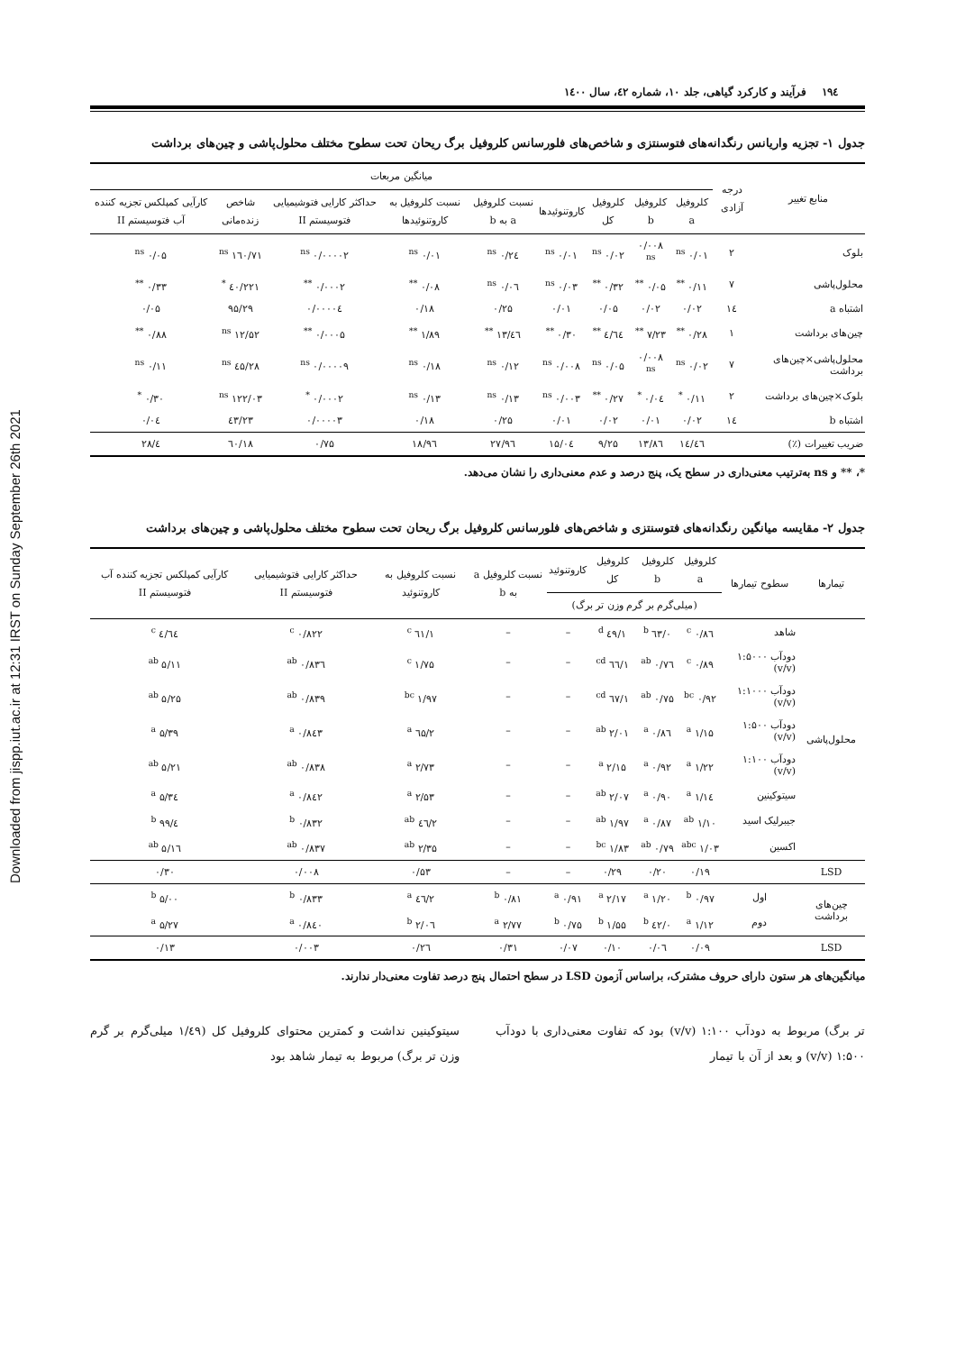Downloaded from jispp.iut.ac.ir at 12:31 IRST on Sunday September 26th 2021
۱۹٤ فرآیند و کارکرد گیاهی، جلد ۱۰، شماره ٤۲، سال ۱٤۰۰
جدول ۱- تجزیه واریانس رنگدانه‌های فتوسنتزی و شاخص‌های فلورسانس کلروفیل برگ ریحان تحت سطوح مختلف محلول‌پاشی و چین‌های برداشت
| منابع تغییر | درجه آزادی | میانگین مربعات | | | | | | | | |
| --- | --- | --- | --- | --- | --- | --- | --- | --- | --- | --- |
| | | کلروفیل a | کلروفیل b | کلروفیل کل | کاروتنوئیدها | نسبت کلروفیل a به b | نسبت کلروفیل به کاروتنوئیدها | حداکثر کارایی فتوشیمیایی فتوسیستم II | شاخص زنده‌مانی | کارآیی کمپلکس تجزیه کننده آب فتوسیستم II |
| بلوک | ۲ | ۰/۰۱ <sup>ns</sup> | ۰/۰۰۸ <sup>ns</sup> | ۰/۰۲ <sup>ns</sup> | ۰/۰۱ <sup>ns</sup> | ۰/۲٤ <sup>ns</sup> | ۰/۰۱ <sup>ns</sup> | ۰/۰۰۰۰۲ <sup>ns</sup> | ۱٦۰/۷۱ <sup>ns</sup> | ۰/۰۵ <sup>ns</sup> |
| محلول‌پاشی | ۷ | ۰/۱۱ <sup>**</sup> | ۰/۰۵ <sup>**</sup> | ۰/۳۲ <sup>**</sup> | ۰/۰۳ <sup>ns</sup> | ۰/۰٦ <sup>ns</sup> | ۰/۰۸ <sup>**</sup> | ۰/۰۰۰۲ <sup>**</sup> | ۲۲۱/٤۰ <sup>*</sup> | ۰/۳۳ <sup>**</sup> |
| اشتباه a | ۱٤ | ۰/۰۲ | ۰/۰۲ | ۰/۰۵ | ۰/۰۱ | ۰/۲۵ | ۰/۱۸ | ۰/۰۰۰۰٤ | ۹۵/۲۹ | ۰/۰۵ |
| چین‌های برداشت | ۱ | ۰/۲۸ <sup>**</sup> | ۷/۲۳ <sup>**</sup> | ٤/٦٤ <sup>**</sup> | ۰/۳۰ <sup>**</sup> | ٤٦/۱۳ <sup>**</sup> | ۱/۸۹ <sup>**</sup> | ۰/۰۰۰۵ <sup>**</sup> | ۱۲/۵۲ <sup>ns</sup> | ۰/۸۸ <sup>**</sup> |
| محلول‌پاشی×چین‌های برداشت | ۷ | ۰/۰۲ <sup>ns</sup> | ۰/۰۰۸ <sup>ns</sup> | ۰/۰۵ <sup>ns</sup> | ۰/۰۰۸ <sup>ns</sup> | ۰/۱۲ <sup>ns</sup> | ۰/۱۸ <sup>ns</sup> | ۰/۰۰۰۰۹ <sup>ns</sup> | ۲۸/٤۵ <sup>ns</sup> | ۰/۱۱ <sup>ns</sup> |
| بلوک×چین‌های برداشت | ۲ | ۰/۱۱ <sup>*</sup> | ۰/۰٤ <sup>*</sup> | ۰/۲۷ <sup>**</sup> | ۰/۰۰۳ <sup>ns</sup> | ۰/۱۳ <sup>ns</sup> | ۰/۱۳ <sup>ns</sup> | ۰/۰۰۰۲ <sup>*</sup> | ۱۲۲/۰۳ <sup>ns</sup> | ۰/۳۰ <sup>*</sup> |
| اشتباه b | ۱٤ | ۰/۰۲ | ۰/۰۱ | ۰/۰۲ | ۰/۰۱ | ۰/۲۵ | ۰/۱۸ | ۰/۰۰۰۰۳ | ٤۳/۲۳ | ۰/۰٤ |
| ضریب تغییرات (٪) | | ۱٤/٤٦ | ۱۳/۸٦ | ۹/۲۵ | ۱۵/۰٤ | ۲۷/۹٦ | ۱۸/۹٦ | ۰/۷۵ | ۱۸/٦۰ | ٤/۲۸ |
*، ** و ns به‌ترتیب معنی‌داری در سطح یک، پنج درصد و عدم معنی‌داری را نشان می‌دهد.
جدول ۲- مقایسه میانگین رنگدانه‌های فتوسنتزی و شاخص‌های فلورسانس کلروفیل برگ ریحان تحت سطوح مختلف محلول‌پاشی و چین‌های برداشت
| تیمارها | سطوح تیمارها | کلروفیل a | کلروفیل b | کلروفیل کل | کاروتنوئید | نسبت کلروفیل a به b | نسبت کلروفیل به کاروتنوئید | حداکثر کارایی فتوشیمیایی فتوسیستم II | کارآیی کمپلکس تجزیه کننده آب فتوسیستم II |
| --- | --- | --- | --- | --- | --- | --- | --- | --- | --- |
| | | (میلی‌گرم بر گرم وزن تر برگ) | | | | | | | |
| محلول‌پاشی | شاهد | ۰/۸٦ <sup>c</sup> | ۰/٦۳ <sup>b</sup> | ۱/٤۹ <sup>d</sup> | – | – | ۱/٦۱ <sup>c</sup> | ۰/۸۲۲ <sup>c</sup> | ٤/٦٤ <sup>c</sup> |
| | دودآب ۱:۵۰۰۰ (v/v) | ۰/۸۹ <sup>c</sup> | ۰/۷٦ <sup>ab</sup> | ۱/٦٦ <sup>cd</sup> | – | – | ۱/۷۵ <sup>c</sup> | ۰/۸۳٦ <sup>ab</sup> | ۵/۱۱ <sup>ab</sup> |
| | دودآب ۱:۱۰۰۰ (v/v) | ۰/۹۲ <sup>bc</sup> | ۰/۷۵ <sup>ab</sup> | ۱/٦۷ <sup>cd</sup> | – | – | ۱/۹۷ <sup>bc</sup> | ۰/۸۳۹ <sup>ab</sup> | ۵/۲۵ <sup>ab</sup> |
| | دودآب ۱:۵۰۰ (v/v) | ۱/۱۵ <sup>a</sup> | ۰/۸٦ <sup>a</sup> | ۲/۰۱ <sup>ab</sup> | – | – | ۲/٦۵ <sup>a</sup> | ۰/۸٤۳ <sup>a</sup> | ۵/۳۹ <sup>a</sup> |
| | دودآب ۱:۱۰۰ (v/v) | ۱/۲۲ <sup>a</sup> | ۰/۹۲ <sup>a</sup> | ۲/۱۵ <sup>a</sup> | – | – | ۲/۷۳ <sup>a</sup> | ۰/۸۳۸ <sup>ab</sup> | ۵/۲۱ <sup>ab</sup> |
| | سیتوکینین | ۱/۱٤ <sup>a</sup> | ۰/۹۰ <sup>a</sup> | ۲/۰۷ <sup>ab</sup> | – | – | ۲/۵۳ <sup>a</sup> | ۰/۸٤۲ <sup>a</sup> | ۵/۳٤ <sup>a</sup> |
| | جیبرلیک اسید | ۱/۱۰ <sup>ab</sup> | ۰/۸۷ <sup>a</sup> | ۱/۹۷ <sup>ab</sup> | – | – | ۲/٤٦ <sup>ab</sup> | ۰/۸۳۲ <sup>b</sup> | ٤/۹۹ <sup>b</sup> |
| | اکسین | ۱/۰۳ <sup>abc</sup> | ۰/۷۹ <sup>ab</sup> | ۱/۸۳ <sup>bc</sup> | – | – | ۲/۳۵ <sup>ab</sup> | ۰/۸۳۷ <sup>ab</sup> | ۵/۱٦ <sup>ab</sup> |
| LSD | | ۰/۱۹ | ۰/۲۰ | ۰/۲۹ | – | – | ۰/۵۳ | ۰/۰۰۸ | ۰/۳۰ |
| چین‌های برداشت | اول | ۰/۹۷ <sup>b</sup> | ۱/۲۰ <sup>a</sup> | ۲/۱۷ <sup>a</sup> | ۰/۹۱ <sup>a</sup> | ۰/۸۱ <sup>b</sup> | ۲/٤٦ <sup>a</sup> | ۰/۸۳۳ <sup>b</sup> | ۵/۰۰ <sup>b</sup> |
| | دوم | ۱/۱۲ <sup>a</sup> | ۰/٤۲ <sup>b</sup> | ۱/۵۵ <sup>b</sup> | ۰/۷۵ <sup>b</sup> | ۲/۷۷ <sup>a</sup> | ۲/۰٦ <sup>b</sup> | ۰/۸٤۰ <sup>a</sup> | ۵/۲۷ <sup>a</sup> |
| LSD | | ۰/۰۹ | ۰/۰٦ | ۰/۱۰ | ۰/۰۷ | ۰/۳۱ | ۰/۲٦ | ۰/۰۰۳ | ۰/۱۳ |
میانگین‌های هر ستون دارای حروف مشترک، براساس آزمون LSD در سطح احتمال پنج درصد تفاوت معنی‌دار ندارند.
تر برگ) مربوط به دودآب ۱:۱۰۰ (v/v) بود که تفاوت معنی‌داری با دودآب ۱:۵۰۰ (v/v) و بعد از آن با تیمار
سیتوکینین نداشت و کمترین محتوای کلروفیل کل (۱/٤۹ میلی‌گرم بر گرم وزن تر برگ) مربوط به تیمار شاهد بود